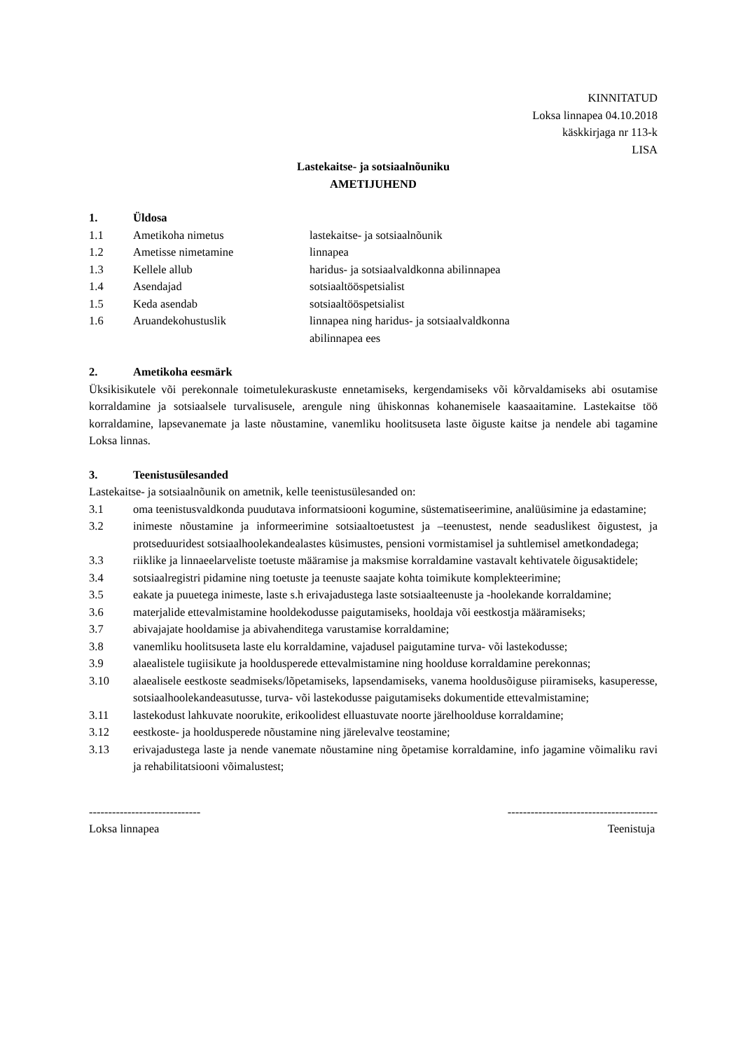KINNITATUD
Loksa linnapea 04.10.2018
käskkirjaga nr 113-k
LISA
Lastekaitse- ja sotsiaalnõuniku
AMETIJUHEND
1. Üldosa
1.1 Ametikoha nimetus lastekaitse- ja sotsiaalnõunik
1.2 Ametisse nimetamine linnapea
1.3 Kellele allub haridus- ja sotsiaalvaldkonna abilinnapea
1.4 Asendajad sotsiaaltööspetsialist
1.5 Keda asendab sotsiaaltööspetsialist
1.6 Aruandekohustuslik linnapea ning haridus- ja sotsiaalvaldkonna
abilinnapea ees
2. Ametikoha eesmärk
Üksikisikutele või perekonnale toimetulekuraskuste ennetamiseks, kergendamiseks või kõrvaldamiseks abi osutamise korraldamine ja sotsiaalsele turvalisusele, arengule ning ühiskonnas kohanemisele kaasaaitamine. Lastekaitse töö korraldamine, lapsevanemate ja laste nõustamine, vanemliku hoolitsuseta laste õiguste kaitse ja nendele abi tagamine Loksa linnas.
3. Teenistusülesanded
Lastekaitse- ja sotsiaalnõunik on ametnik, kelle teenistusülesanded on:
3.1 oma teenistusvaldkonda puudutava informatsiooni kogumine, süstematiseerimine, analüüsimine ja edastamine;
3.2 inimeste nõustamine ja informeerimine sotsiaaltoetustest ja –teenustest, nende seaduslikest õigustest, ja protseduuridest sotsiaalhoolekandealastes küsimustes, pensioni vormistamisel ja suhtlemisel ametkondadega;
3.3 riiklike ja linnaeelarveliste toetuste määramise ja maksmise korraldamine vastavalt kehtivatele õigusaktidele;
3.4 sotsiaalregistri pidamine ning toetuste ja teenuste saajate kohta toimikute komplekteerimine;
3.5 eakate ja puuetega inimeste, laste s.h erivajadustega laste sotsiaalteenuste ja -hoolekande korraldamine;
3.6 materjalide ettevalmistamine hooldekodusse paigutamiseks, hooldaja või eestkostja määramiseks;
3.7 abivajajate hooldamise ja abivahenditega varustamise korraldamine;
3.8 vanemliku hoolitsuseta laste elu korraldamine, vajadusel paigutamine turva- või lastekodusse;
3.9 alaealistele tugiisikute ja hooldusperede ettevalmistamine ning hoolduse korraldamine perekonnas;
3.10 alaealisele eestkoste seadmiseks/lõpetamiseks, lapsendamiseks, vanema hooldusõiguse piiramiseks, kasuperesse, sotsiaalhoolekandeasutusse, turva- või lastekodusse paigutamiseks dokumentide ettevalmistamine;
3.11 lastekodust lahkuvate noorukite, erikoolidest elluastuvate noorte järelhoolduse korraldamine;
3.12 eestkoste- ja hooldusperede nõustamine ning järelevalve teostamine;
3.13 erivajadustega laste ja nende vanemate nõustamine ning õpetamise korraldamine, info jagamine võimaliku ravi ja rehabilitatsiooni võimalustest;
-----------------------------
Loksa linnapea ---------------------------------------
Teenistuja